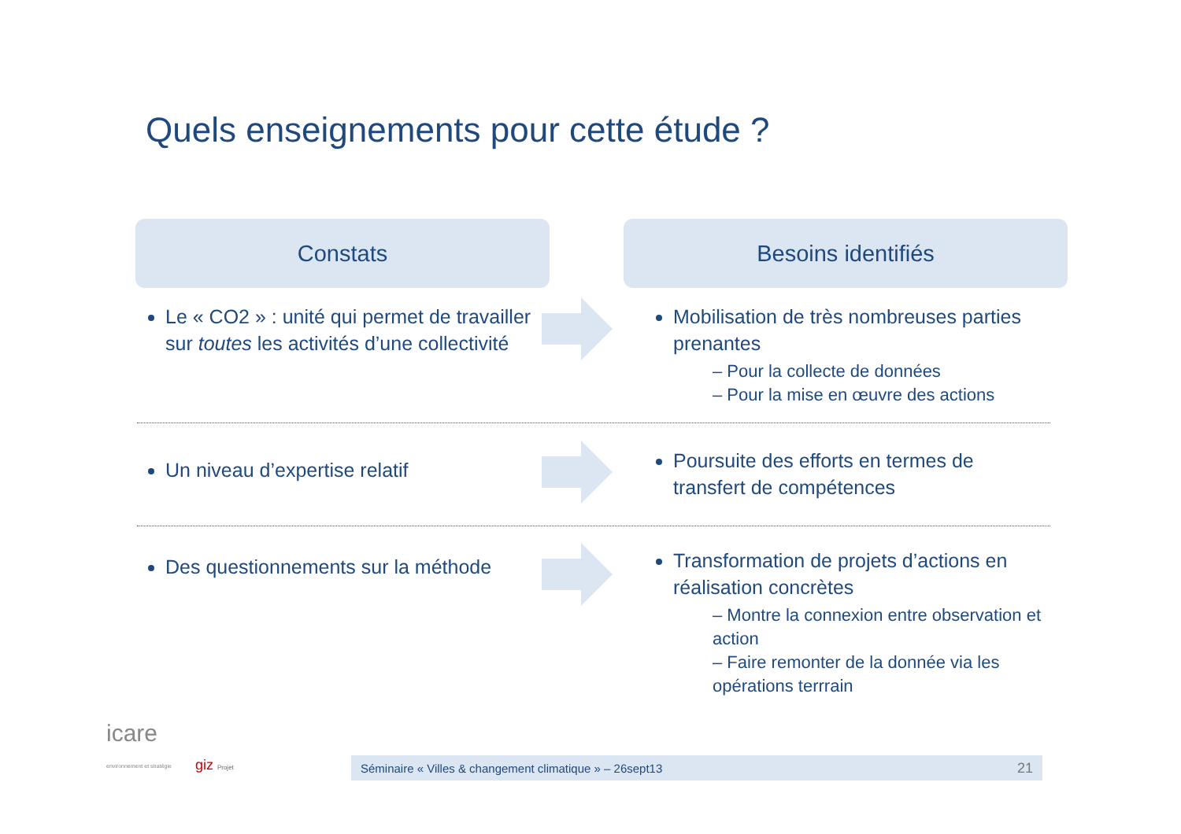Quels enseignements pour cette étude ?
Constats Besoins identifiés
Le « CO2 » : unité qui permet de travailler sur toutes les activités d’une collectivité
Mobilisation de très nombreuses parties prenantes
– Pour la collecte de données
– Pour la mise en œuvre des actions
Un niveau d’expertise relatif
Poursuite des efforts en termes de transfert de compétences
Des questionnements sur la méthode
Transformation de projets d’actions en réalisation concrètes
– Montre la connexion entre observation et action
– Faire remonter de la donnée via les opérations terrrain
icare
environnement et stratégie giz Projet
Séminaire « Villes & changement climatique » – 26sept13 21